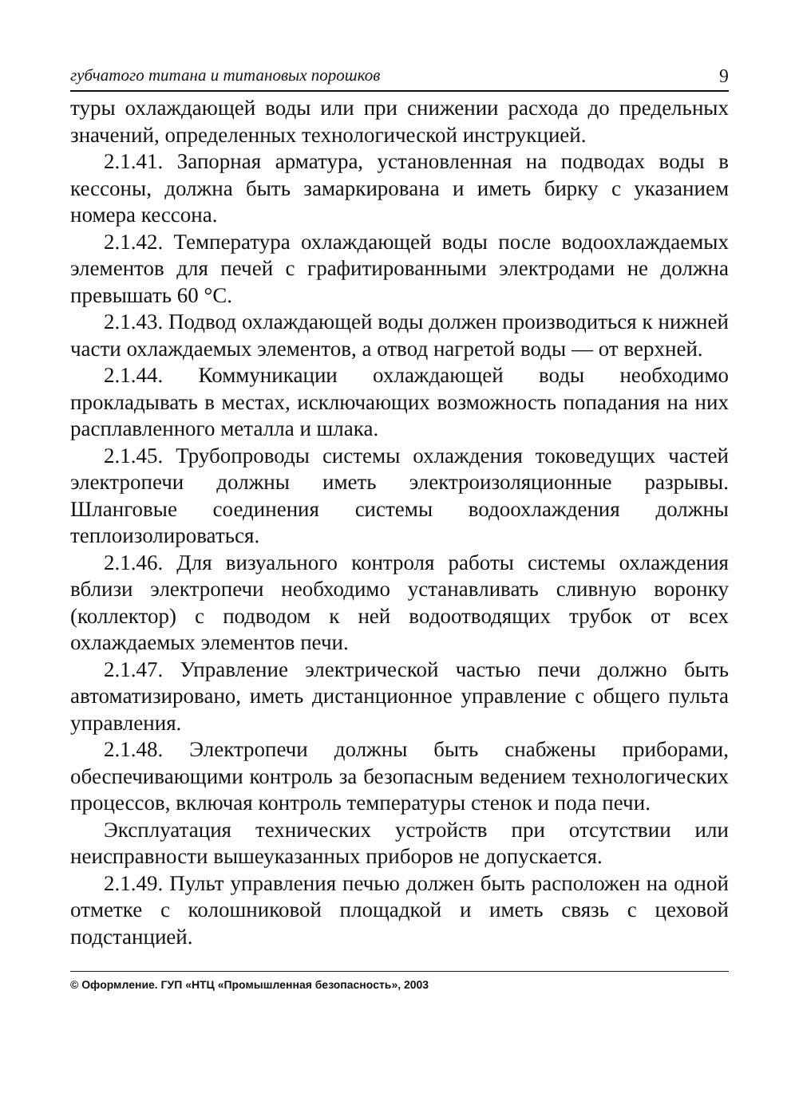губчатого титана и титановых порошков 9
туры охлаждающей воды или при снижении расхода до предельных значений, определенных технологической инструкцией.
2.1.41. Запорная арматура, установленная на подводах воды в кессоны, должна быть замаркирована и иметь бирку с указанием номера кессона.
2.1.42. Температура охлаждающей воды после водоохлаждаемых элементов для печей с графитированными электродами не должна превышать 60 °С.
2.1.43. Подвод охлаждающей воды должен производиться к нижней части охлаждаемых элементов, а отвод нагретой воды — от верхней.
2.1.44. Коммуникации охлаждающей воды необходимо прокладывать в местах, исключающих возможность попадания на них расплавленного металла и шлака.
2.1.45. Трубопроводы системы охлаждения токоведущих частей электропечи должны иметь электроизоляционные разрывы. Шланговые соединения системы водоохлаждения должны теплоизолироваться.
2.1.46. Для визуального контроля работы системы охлаждения вблизи электропечи необходимо устанавливать сливную воронку (коллектор) с подводом к ней водоотводящих трубок от всех охлаждаемых элементов печи.
2.1.47. Управление электрической частью печи должно быть автоматизировано, иметь дистанционное управление с общего пульта управления.
2.1.48. Электропечи должны быть снабжены приборами, обеспечивающими контроль за безопасным ведением технологических процессов, включая контроль температуры стенок и пода печи.
Эксплуатация технических устройств при отсутствии или неисправности вышеуказанных приборов не допускается.
2.1.49. Пульт управления печью должен быть расположен на одной отметке с колошниковой площадкой и иметь связь с цеховой подстанцией.
© Оформление. ГУП «НТЦ «Промышленная безопасность», 2003